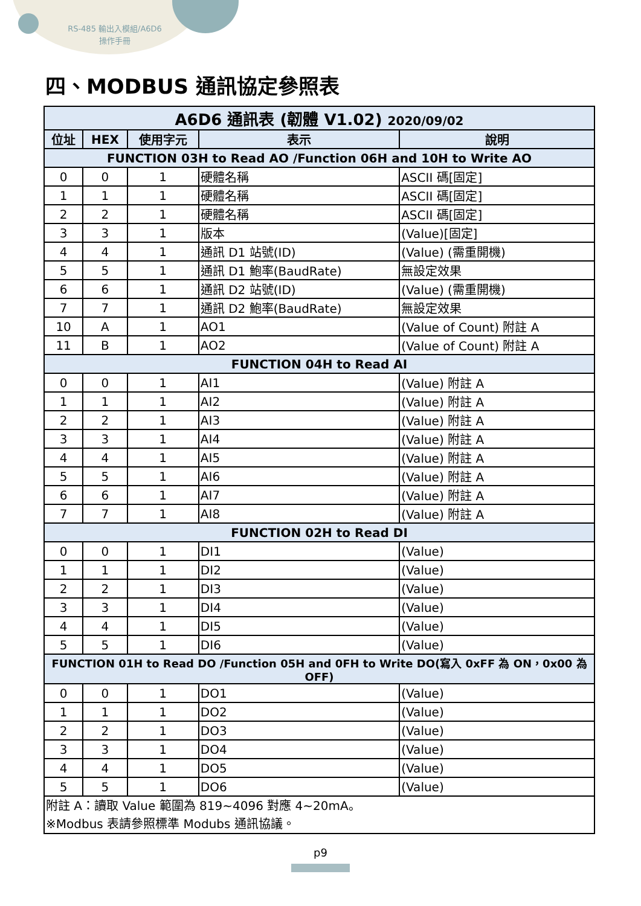RS-485 輸出入模組/A6D6
操作手冊
四、MODBUS 通訊協定參照表
| A6D6 通訊表 (韌體 V1.02) 2020/09/02 | | | | |
| 位址 | HEX | 使用字元 | 表示 | 說明 |
| FUNCTION 03H to Read AO /Function 06H and 10H to Write AO | | | | |
| 0 | 0 | 1 | 硬體名稱 | ASCII 碼[固定] |
| 1 | 1 | 1 | 硬體名稱 | ASCII 碼[固定] |
| 2 | 2 | 1 | 硬體名稱 | ASCII 碼[固定] |
| 3 | 3 | 1 | 版本 | (Value)[固定] |
| 4 | 4 | 1 | 通訊 D1 站號(ID) | (Value) (需重開機) |
| 5 | 5 | 1 | 通訊 D1 鮑率(BaudRate) | 無設定效果 |
| 6 | 6 | 1 | 通訊 D2 站號(ID) | (Value) (需重開機) |
| 7 | 7 | 1 | 通訊 D2 鮑率(BaudRate) | 無設定效果 |
| 10 | A | 1 | AO1 | (Value of Count) 附註 A |
| 11 | B | 1 | AO2 | (Value of Count) 附註 A |
| FUNCTION 04H to Read AI | | | | |
| 0 | 0 | 1 | AI1 | (Value) 附註 A |
| 1 | 1 | 1 | AI2 | (Value) 附註 A |
| 2 | 2 | 1 | AI3 | (Value) 附註 A |
| 3 | 3 | 1 | AI4 | (Value) 附註 A |
| 4 | 4 | 1 | AI5 | (Value) 附註 A |
| 5 | 5 | 1 | AI6 | (Value) 附註 A |
| 6 | 6 | 1 | AI7 | (Value) 附註 A |
| 7 | 7 | 1 | AI8 | (Value) 附註 A |
| FUNCTION 02H to Read DI | | | | |
| 0 | 0 | 1 | DI1 | (Value) |
| 1 | 1 | 1 | DI2 | (Value) |
| 2 | 2 | 1 | DI3 | (Value) |
| 3 | 3 | 1 | DI4 | (Value) |
| 4 | 4 | 1 | DI5 | (Value) |
| 5 | 5 | 1 | DI6 | (Value) |
| FUNCTION 01H to Read DO /Function 05H and 0FH to Write DO(寫入 0xFF 為 ON，0x00 為 OFF) | | | | |
| 0 | 0 | 1 | DO1 | (Value) |
| 1 | 1 | 1 | DO2 | (Value) |
| 2 | 2 | 1 | DO3 | (Value) |
| 3 | 3 | 1 | DO4 | (Value) |
| 4 | 4 | 1 | DO5 | (Value) |
| 5 | 5 | 1 | DO6 | (Value) |
| 附註 A：讀取 Value 範圍為 819~4096 對應 4~20mA。 ※Modbus 表請參照標準 Modubs 通訊協議。 | | | | |
p9